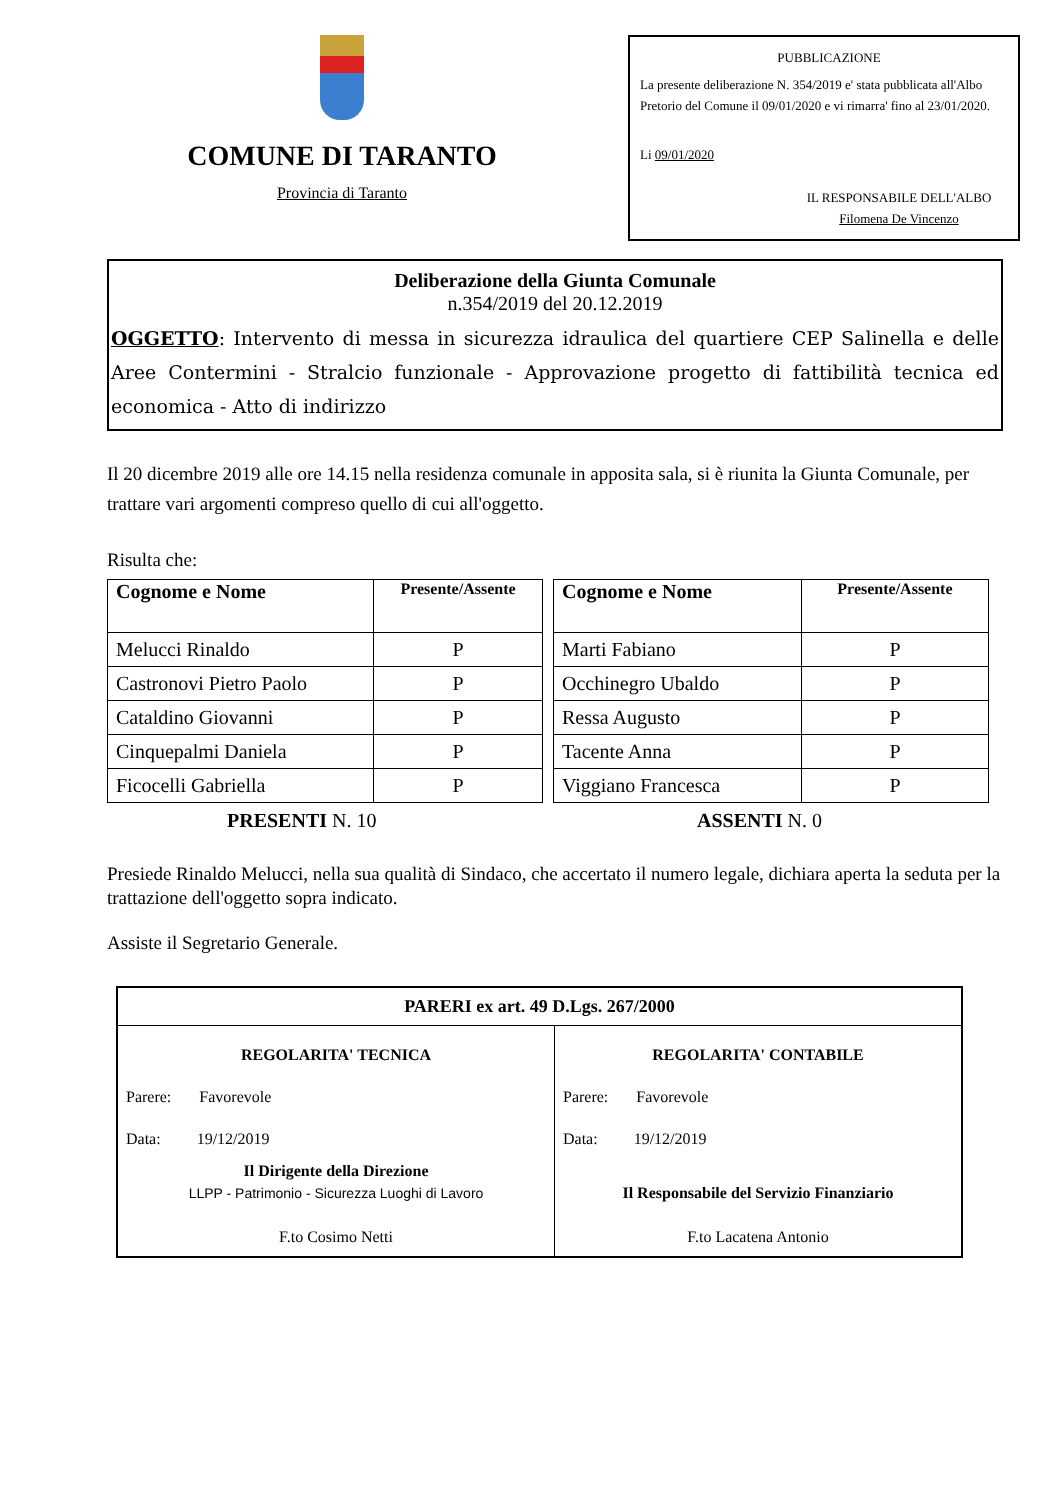COMUNE DI TARANTO
Provincia di Taranto
PUBBLICAZIONE
La presente deliberazione N. 354/2019 e' stata pubblicata all'Albo Pretorio del Comune il 09/01/2020 e vi rimarra' fino al 23/01/2020.
Li 09/01/2020
IL RESPONSABILE DELL'ALBO
Filomena De Vincenzo
Deliberazione della Giunta Comunale
n.354/2019 del 20.12.2019
OGGETTO: Intervento di messa in sicurezza idraulica del quartiere CEP Salinella e delle Aree Contermini - Stralcio funzionale - Approvazione progetto di fattibilità tecnica ed economica - Atto di indirizzo
Il 20 dicembre 2019 alle ore 14.15 nella residenza comunale in apposita sala, si è riunita la Giunta Comunale, per trattare vari argomenti compreso quello di cui all'oggetto.
Risulta che:
| Cognome e Nome | Presente/Assente |
| --- | --- |
| Melucci Rinaldo | P |
| Castronovi Pietro Paolo | P |
| Cataldino Giovanni | P |
| Cinquepalmi Daniela | P |
| Ficocelli Gabriella | P |
| Cognome e Nome | Presente/Assente |
| --- | --- |
| Marti Fabiano | P |
| Occhinegro Ubaldo | P |
| Ressa Augusto | P |
| Tacente Anna | P |
| Viggiano Francesca | P |
PRESENTI N. 10 ASSENTI N. 0
Presiede Rinaldo Melucci, nella sua qualità di Sindaco, che accertato il numero legale, dichiara aperta la seduta per la trattazione dell'oggetto sopra indicato.
Assiste il Segretario Generale.
| PARERI ex art. 49 D.Lgs. 267/2000 | |
| REGOLARITA' TECNICA Parere: Favorevole Data: 19/12/2019 Il Dirigente della Direzione LLPP - Patrimonio - Sicurezza Luoghi di Lavoro F.to Cosimo Netti | REGOLARITA' CONTABILE Parere: Favorevole Data: 19/12/2019 Il Responsabile del Servizio Finanziario F.to Lacatena Antonio |